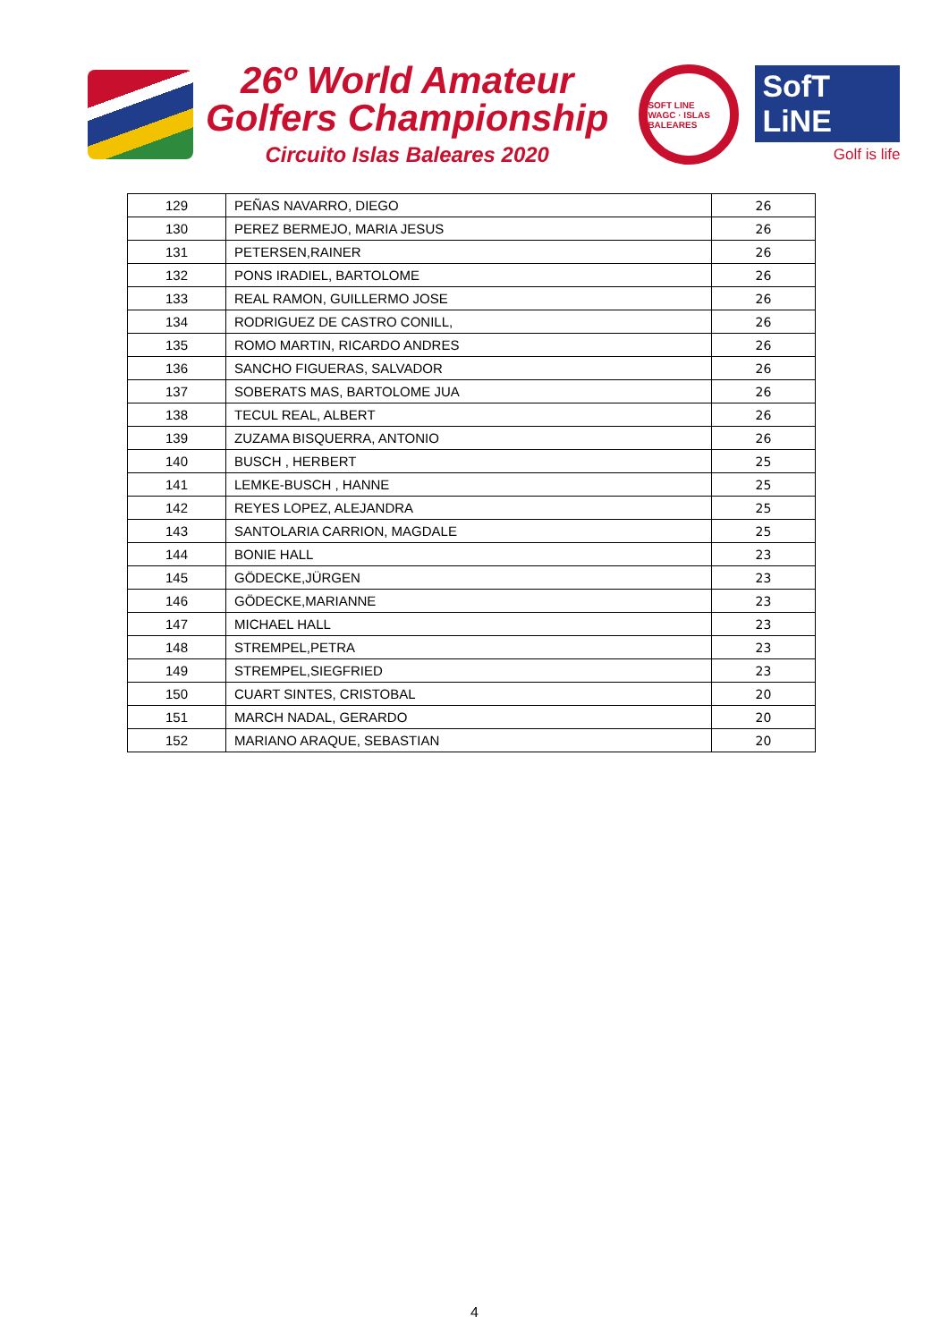26º World Amateur
Golfers Championship
Circuito Islas Baleares 2020
SOFT LINE
WAGC · ISLAS BALEARES
SofT LiNE
Golf is life
| 129 | PEÑAS NAVARRO, DIEGO | 26 |
| 130 | PEREZ BERMEJO, MARIA JESUS | 26 |
| 131 | PETERSEN,RAINER | 26 |
| 132 | PONS IRADIEL, BARTOLOME | 26 |
| 133 | REAL RAMON, GUILLERMO JOSE | 26 |
| 134 | RODRIGUEZ DE CASTRO CONILL, | 26 |
| 135 | ROMO MARTIN, RICARDO ANDRES | 26 |
| 136 | SANCHO FIGUERAS, SALVADOR | 26 |
| 137 | SOBERATS MAS, BARTOLOME JUA | 26 |
| 138 | TECUL REAL, ALBERT | 26 |
| 139 | ZUZAMA BISQUERRA, ANTONIO | 26 |
| 140 | BUSCH , HERBERT | 25 |
| 141 | LEMKE-BUSCH , HANNE | 25 |
| 142 | REYES LOPEZ, ALEJANDRA | 25 |
| 143 | SANTOLARIA CARRION, MAGDALE | 25 |
| 144 | BONIE HALL | 23 |
| 145 | GÖDECKE,JÜRGEN | 23 |
| 146 | GÖDECKE,MARIANNE | 23 |
| 147 | MICHAEL HALL | 23 |
| 148 | STREMPEL,PETRA | 23 |
| 149 | STREMPEL,SIEGFRIED | 23 |
| 150 | CUART SINTES, CRISTOBAL | 20 |
| 151 | MARCH NADAL, GERARDO | 20 |
| 152 | MARIANO ARAQUE, SEBASTIAN | 20 |
4